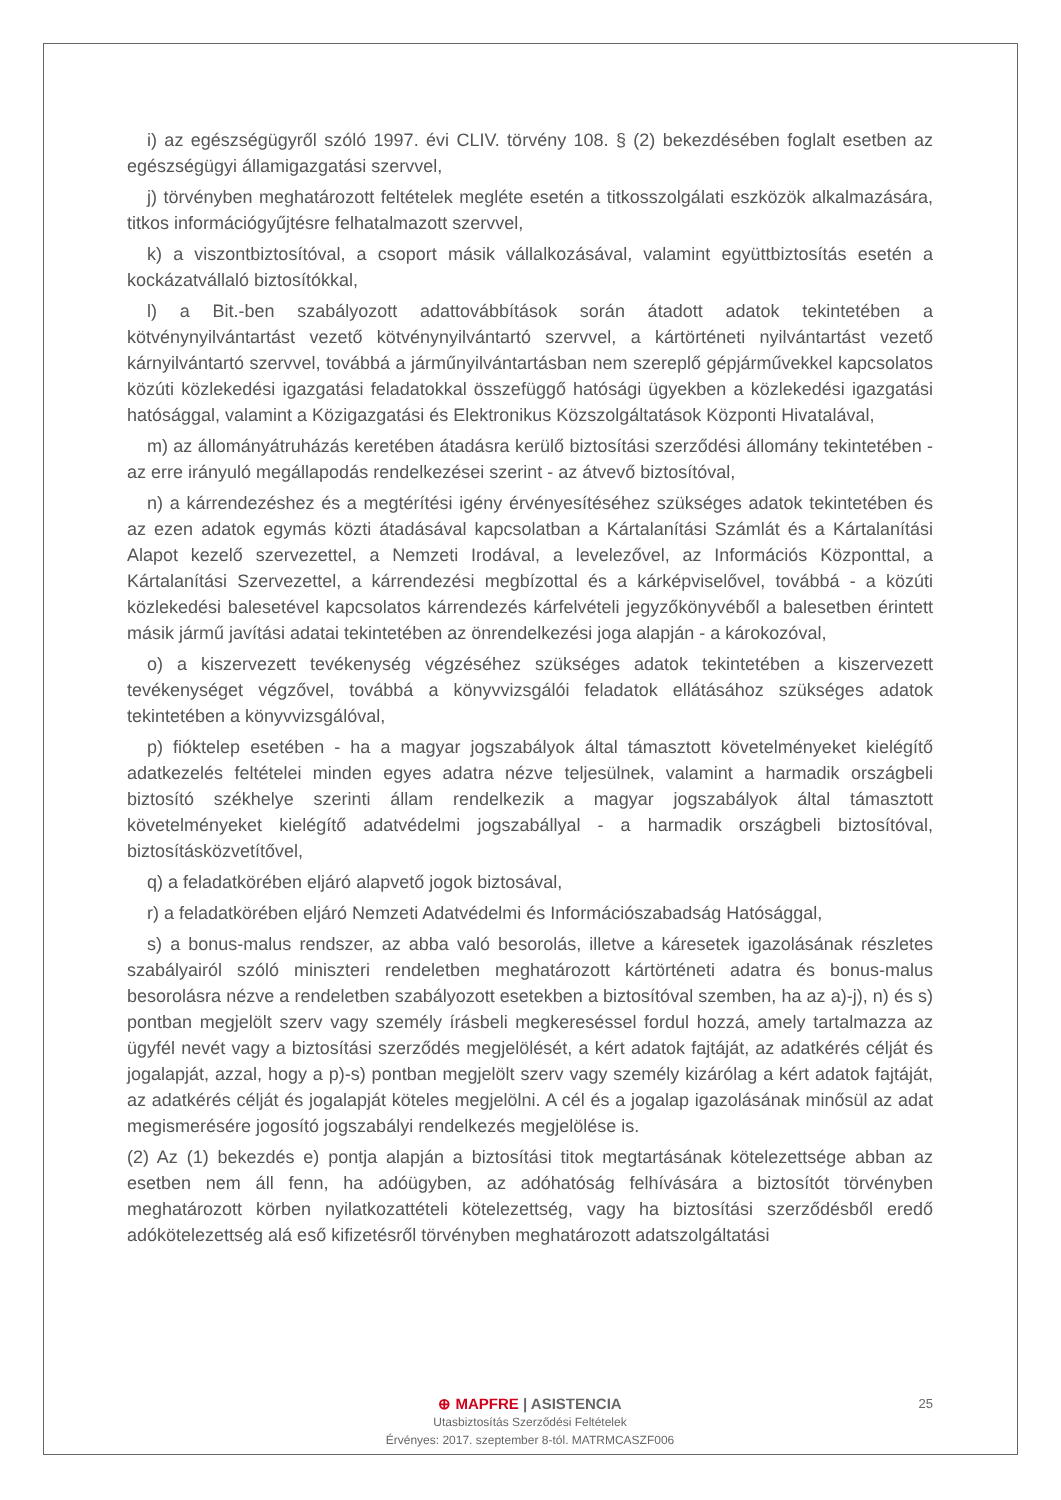i) az egészségügyről szóló 1997. évi CLIV. törvény 108. § (2) bekezdésében foglalt esetben az egészségügyi államigazgatási szervvel,
j) törvényben meghatározott feltételek megléte esetén a titkosszolgálati eszközök alkalmazására, titkos információgyűjtésre felhatalmazott szervvel,
k) a viszontbiztosítóval, a csoport másik vállalkozásával, valamint együttbiztosítás esetén a kockázatvállaló biztosítókkal,
l) a Bit.-ben szabályozott adattovábbítások során átadott adatok tekintetében a kötvénynyilvántartást vezető kötvénynyilvántartó szervvel, a kártörténeti nyilvántartást vezető kárnyilvántartó szervvel, továbbá a járműnyilvántartásban nem szereplő gépjárművekkel kapcsolatos közúti közlekedési igazgatási feladatokkal összefüggő hatósági ügyekben a közlekedési igazgatási hatósággal, valamint a Közigazgatási és Elektronikus Közszolgáltatások Központi Hivatalával,
m) az állományátruházás keretében átadásra kerülő biztosítási szerződési állomány tekintetében - az erre irányuló megállapodás rendelkezései szerint - az átvevő biztosítóval,
n) a kárrendezéshez és a megtérítési igény érvényesítéséhez szükséges adatok tekintetében és az ezen adatok egymás közti átadásával kapcsolatban a Kártalanítási Számlát és a Kártalanítási Alapot kezelő szervezettel, a Nemzeti Irodával, a levelezővel, az Információs Központtal, a Kártalanítási Szervezettel, a kárrendezési megbízottal és a kárképviselővel, továbbá - a közúti közlekedési balesetével kapcsolatos kárrendezés kárfelvételi jegyzőkönyvéből a balesetben érintett másik jármű javítási adatai tekintetében az önrendelkezési joga alapján - a károkozóval,
o) a kiszervezett tevékenység végzéséhez szükséges adatok tekintetében a kiszervezett tevékenységet végzővel, továbbá a könyvvizsgálói feladatok ellátásához szükséges adatok tekintetében a könyvvizsgálóval,
p) fióktelep esetében - ha a magyar jogszabályok által támasztott követelményeket kielégítő adatkezelés feltételei minden egyes adatra nézve teljesülnek, valamint a harmadik országbeli biztosító székhelye szerinti állam rendelkezik a magyar jogszabályok által támasztott követelményeket kielégítő adatvédelmi jogszabállyal - a harmadik országbeli biztosítóval, biztosításközvetítővel,
q) a feladatkörében eljáró alapvető jogok biztosával,
r) a feladatkörében eljáró Nemzeti Adatvédelmi és Információszabadság Hatósággal,
s) a bonus-malus rendszer, az abba való besorolás, illetve a káresetek igazolásának részletes szabályairól szóló miniszteri rendeletben meghatározott kártörténeti adatra és bonus-malus besorolásra nézve a rendeletben szabályozott esetekben a biztosítóval szemben, ha az a)-j), n) és s) pontban megjelölt szerv vagy személy írásbeli megkereséssel fordul hozzá, amely tartalmazza az ügyfél nevét vagy a biztosítási szerződés megjelölését, a kért adatok fajtáját, az adatkérés célját és jogalapját, azzal, hogy a p)-s) pontban megjelölt szerv vagy személy kizárólag a kért adatok fajtáját, az adatkérés célját és jogalapját köteles megjelölni. A cél és a jogalap igazolásának minősül az adat megismerésére jogosító jogszabályi rendelkezés megjelölése is.
(2) Az (1) bekezdés e) pontja alapján a biztosítási titok megtartásának kötelezettsége abban az esetben nem áll fenn, ha adóügyben, az adóhatóság felhívására a biztosítót törvényben meghatározott körben nyilatkozattételi kötelezettség, vagy ha biztosítási szerződésből eredő adókötelezettség alá eső kifizetésről törvényben meghatározott adatszolgáltatási
25
⊕ MAPFRE | ASISTENCIA
Utasbiztosítás Szerződési Feltételek
Érvényes: 2017. szeptember 8-tól. MATRMCASZF006